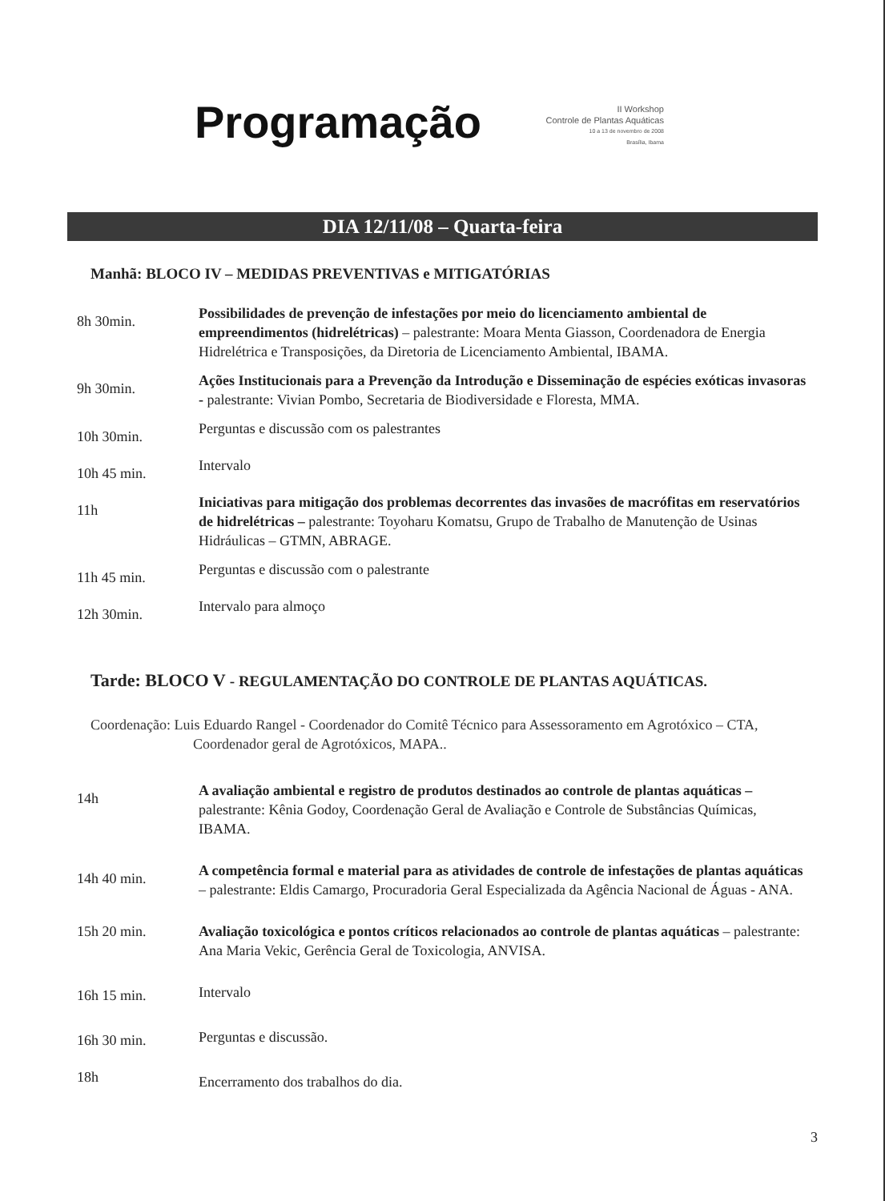Programação
II Workshop
Controle de Plantas Aquáticas
10 a 13 de novembro de 2008
Brasília, Ibama
DIA 12/11/08 – Quarta-feira
Manhã: BLOCO IV – MEDIDAS PREVENTIVAS e MITIGATÓRIAS
| 8h 30min. | Possibilidades de prevenção de infestações por meio do licenciamento ambiental de empreendimentos (hidrelétricas) – palestrante: Moara Menta Giasson, Coordenadora de Energia Hidrelétrica e Transposições, da Diretoria de Licenciamento Ambiental, IBAMA. |
| 9h 30min. | Ações Institucionais para a Prevenção da Introdução e Disseminação de espécies exóticas invasoras - palestrante: Vivian Pombo, Secretaria de Biodiversidade e Floresta, MMA. |
| 10h 30min. | Perguntas e discussão com os palestrantes |
| 10h 45 min. | Intervalo |
| 11h | Iniciativas para mitigação dos problemas decorrentes das invasões de macrófitas em reservatórios de hidrelétricas – palestrante: Toyoharu Komatsu, Grupo de Trabalho de Manutenção de Usinas Hidráulicas – GTMN, ABRAGE. |
| 11h 45 min. | Perguntas e discussão com o palestrante |
| 12h 30min. | Intervalo para almoço |
Tarde: BLOCO V - REGULAMENTAÇÃO DO CONTROLE DE PLANTAS AQUÁTICAS.
Coordenação: Luis Eduardo Rangel - Coordenador do Comitê Técnico para Assessoramento em Agrotóxico – CTA, Coordenador geral de Agrotóxicos, MAPA..
| 14h | A avaliação ambiental e registro de produtos destinados ao controle de plantas aquáticas – palestrante: Kênia Godoy, Coordenação Geral de Avaliação e Controle de Substâncias Químicas, IBAMA. |
| 14h 40 min. | A competência formal e material para as atividades de controle de infestações de plantas aquáticas – palestrante: Eldis Camargo, Procuradoria Geral Especializada da Agência Nacional de Águas - ANA. |
| 15h 20 min. | Avaliação toxicológica e pontos críticos relacionados ao controle de plantas aquáticas – palestrante: Ana Maria Vekic, Gerência Geral de Toxicologia, ANVISA. |
| 16h 15 min. | Intervalo |
| 16h 30 min. | Perguntas e discussão. |
| 18h | Encerramento dos trabalhos do dia. |
3